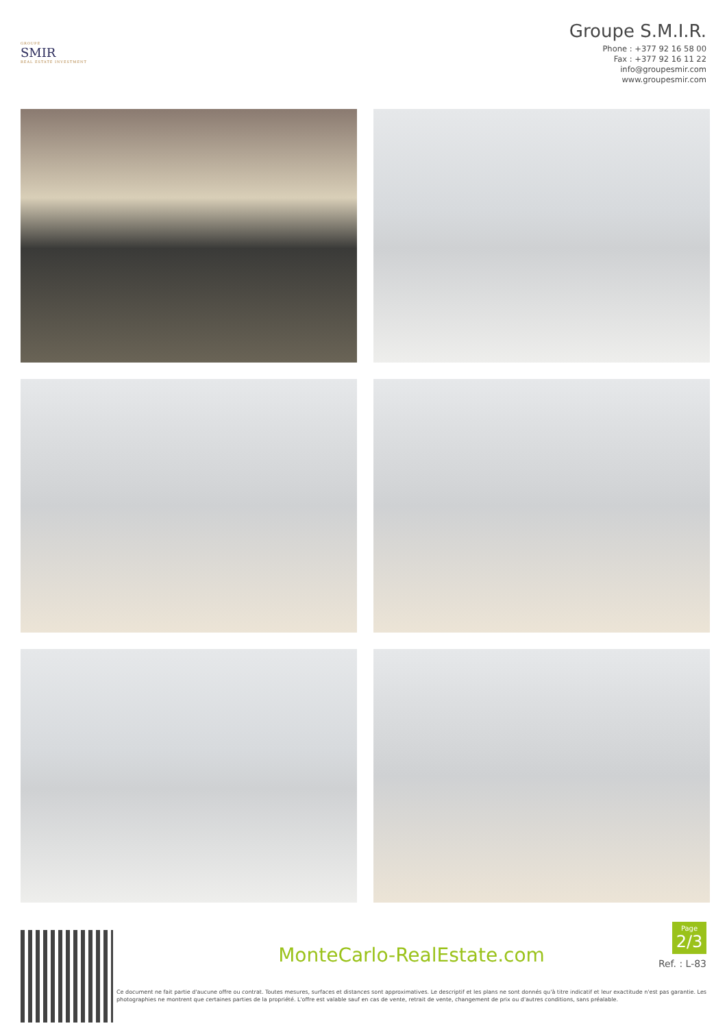GROUPE
SMIR
REAL ESTATE INVESTMENT
Groupe S.M.I.R.
Phone : +377 92 16 58 00
Fax : +377 92 16 11 22
info@groupesmir.com
www.groupesmir.com
MonteCarlo-RealEstate.com
Ce document ne fait partie d'aucune offre ou contrat. Toutes mesures, surfaces et distances sont approximatives. Le descriptif et les plans ne sont donnés qu'à titre indicatif et leur exactitude n'est pas garantie. Les photographies ne montrent que certaines parties de la propriété. L'offre est valable sauf en cas de vente, retrait de vente, changement de prix ou d'autres conditions, sans préalable.
Page
2/3
Ref. : L-83